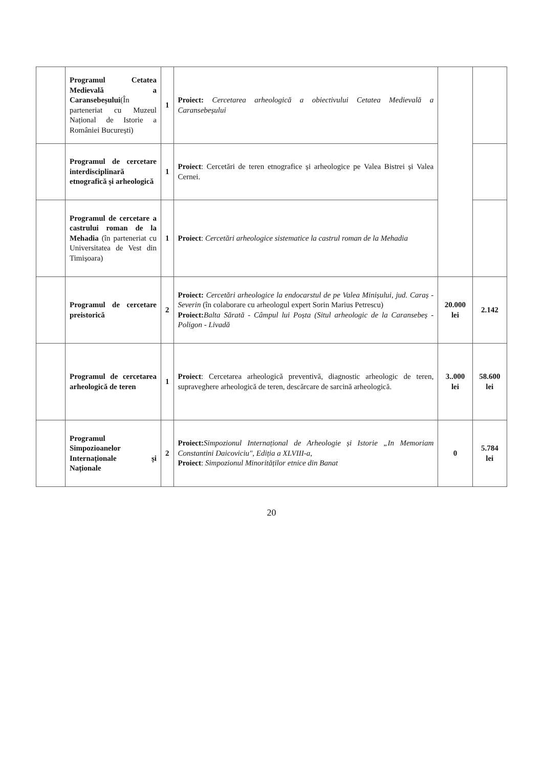| | Programul Cetatea Medievală a Caransebeșului (În parteneriat cu Muzeul Național de Istorie a României București) | 1 | Proiect: Cercetarea arheologică a obiectivului Cetatea Medievală a Caransebeșului | | |
| | Programul de cercetare interdisciplinară etnografică și arheologică | 1 | Proiect : Cercetări de teren etnografice și arheologice pe Valea Bistrei și Valea Cernei. | | |
| | Programul de cercetare a castrului roman de la Mehadia (în parteneriat cu Universitatea de Vest din Timișoara) | 1 | Proiect : Cercetări arheologice sistematice la castrul roman de la Mehadia | | |
| | Programul de cercetare preistorică | 2 | Proiect: Cercetări arheologice la endocarstul de pe Valea Minișului, jud. Caraș - Severin (în colaborare cu arheologul expert Sorin Marius Petrescu) Proiect: Balta Sărată - Câmpul lui Poșta (Situl arheologic de la Caransebeș - Poligon - Livadă | 20.000 lei | 2.142 |
| | Programul de cercetarea arheologică de teren | 1 | Proiect : Cercetarea arheologică preventivă, diagnostic arheologic de teren, supraveghere arheologică de teren, descărcare de sarcină arheologică. | 3..000 lei | 58.600 lei |
| | Programul Simpozioanelor Internaționale și Naționale | 2 | Proiect: Simpozionul Internațional de Arheologie și Istorie „In Memoriam Constantini Daicoviciu", Ediția a XLVIII-a, Proiect : Simpozionul Minorităților etnice din Banat | 0 | 5.784 lei |
20